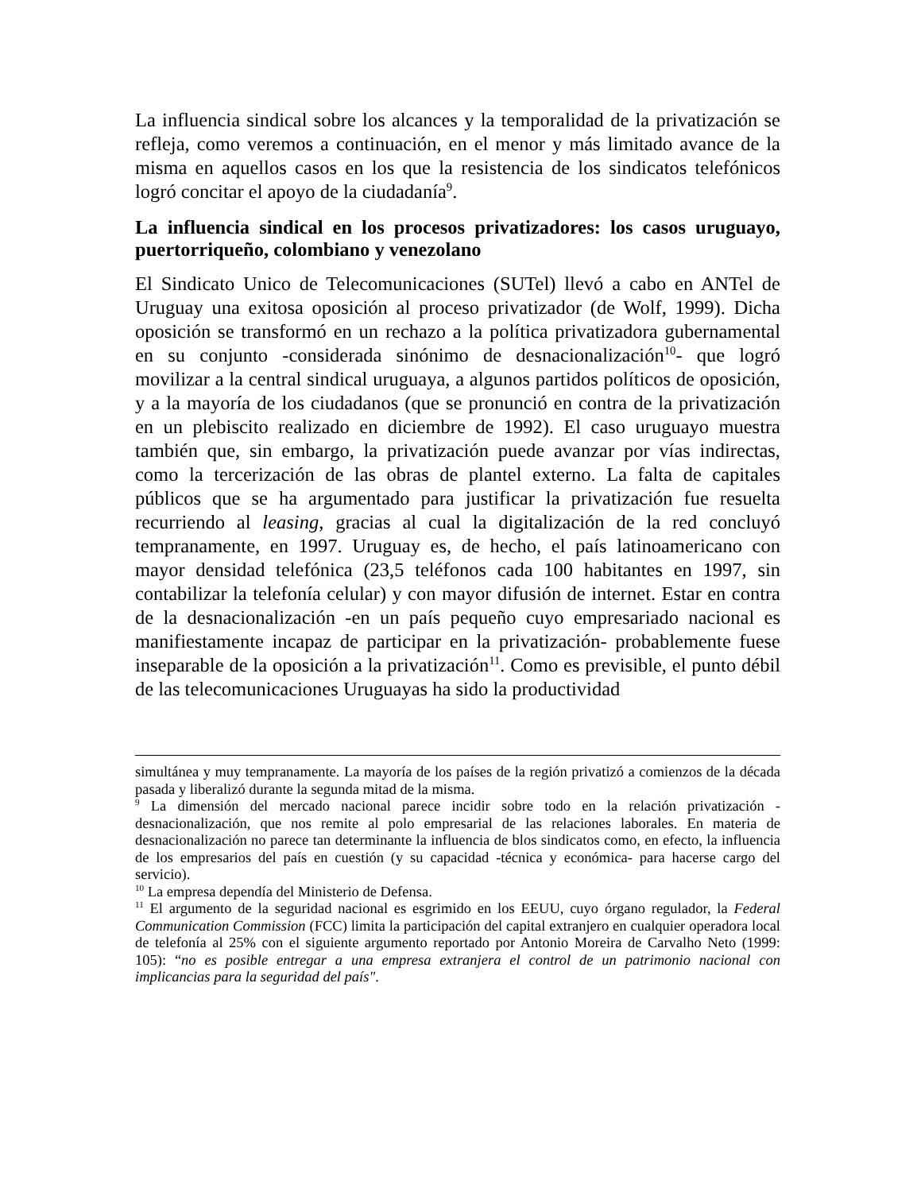La influencia sindical sobre los alcances y la temporalidad de la privatización se refleja, como veremos a continuación, en el menor y más limitado avance de la misma en aquellos casos en los que la resistencia de los sindicatos telefónicos logró concitar el apoyo de la ciudadanía<sup>9</sup>.
La influencia sindical en los procesos privatizadores: los casos uruguayo, puertorriqueño, colombiano y venezolano
El Sindicato Unico de Telecomunicaciones (SUTel) llevó a cabo en ANTel de Uruguay una exitosa oposición al proceso privatizador (de Wolf, 1999). Dicha oposición se transformó en un rechazo a la política privatizadora gubernamental en su conjunto -considerada sinónimo de desnacionalización<sup>10</sup>- que logró movilizar a la central sindical uruguaya, a algunos partidos políticos de oposición, y a la mayoría de los ciudadanos (que se pronunció en contra de la privatización en un plebiscito realizado en diciembre de 1992). El caso uruguayo muestra también que, sin embargo, la privatización puede avanzar por vías indirectas, como la tercerización de las obras de plantel externo. La falta de capitales públicos que se ha argumentado para justificar la privatización fue resuelta recurriendo al leasing, gracias al cual la digitalización de la red concluyó tempranamente, en 1997. Uruguay es, de hecho, el país latinoamericano con mayor densidad telefónica (23,5 teléfonos cada 100 habitantes en 1997, sin contabilizar la telefonía celular) y con mayor difusión de internet. Estar en contra de la desnacionalización -en un país pequeño cuyo empresariado nacional es manifiestamente incapaz de participar en la privatización- probablemente fuese inseparable de la oposición a la privatización<sup>11</sup>. Como es previsible, el punto débil de las telecomunicaciones Uruguayas ha sido la productividad
simultánea y muy tempranamente. La mayoría de los países de la región privatizó a comienzos de la década pasada y liberalizó durante la segunda mitad de la misma.
<sup>9</sup> La dimensión del mercado nacional parece incidir sobre todo en la relación privatización - desnacionalización, que nos remite al polo empresarial de las relaciones laborales. En materia de desnacionalización no parece tan determinante la influencia de blos sindicatos como, en efecto, la influencia de los empresarios del país en cuestión (y su capacidad -técnica y económica- para hacerse cargo del servicio).
<sup>10</sup> La empresa dependía del Ministerio de Defensa.
<sup>11</sup> El argumento de la seguridad nacional es esgrimido en los EEUU, cuyo órgano regulador, la Federal Communication Commission (FCC) limita la participación del capital extranjero en cualquier operadora local de telefonía al 25% con el siguiente argumento reportado por Antonio Moreira de Carvalho Neto (1999: 105): “no es posible entregar a una empresa extranjera el control de un patrimonio nacional con implicancias para la seguridad del país".